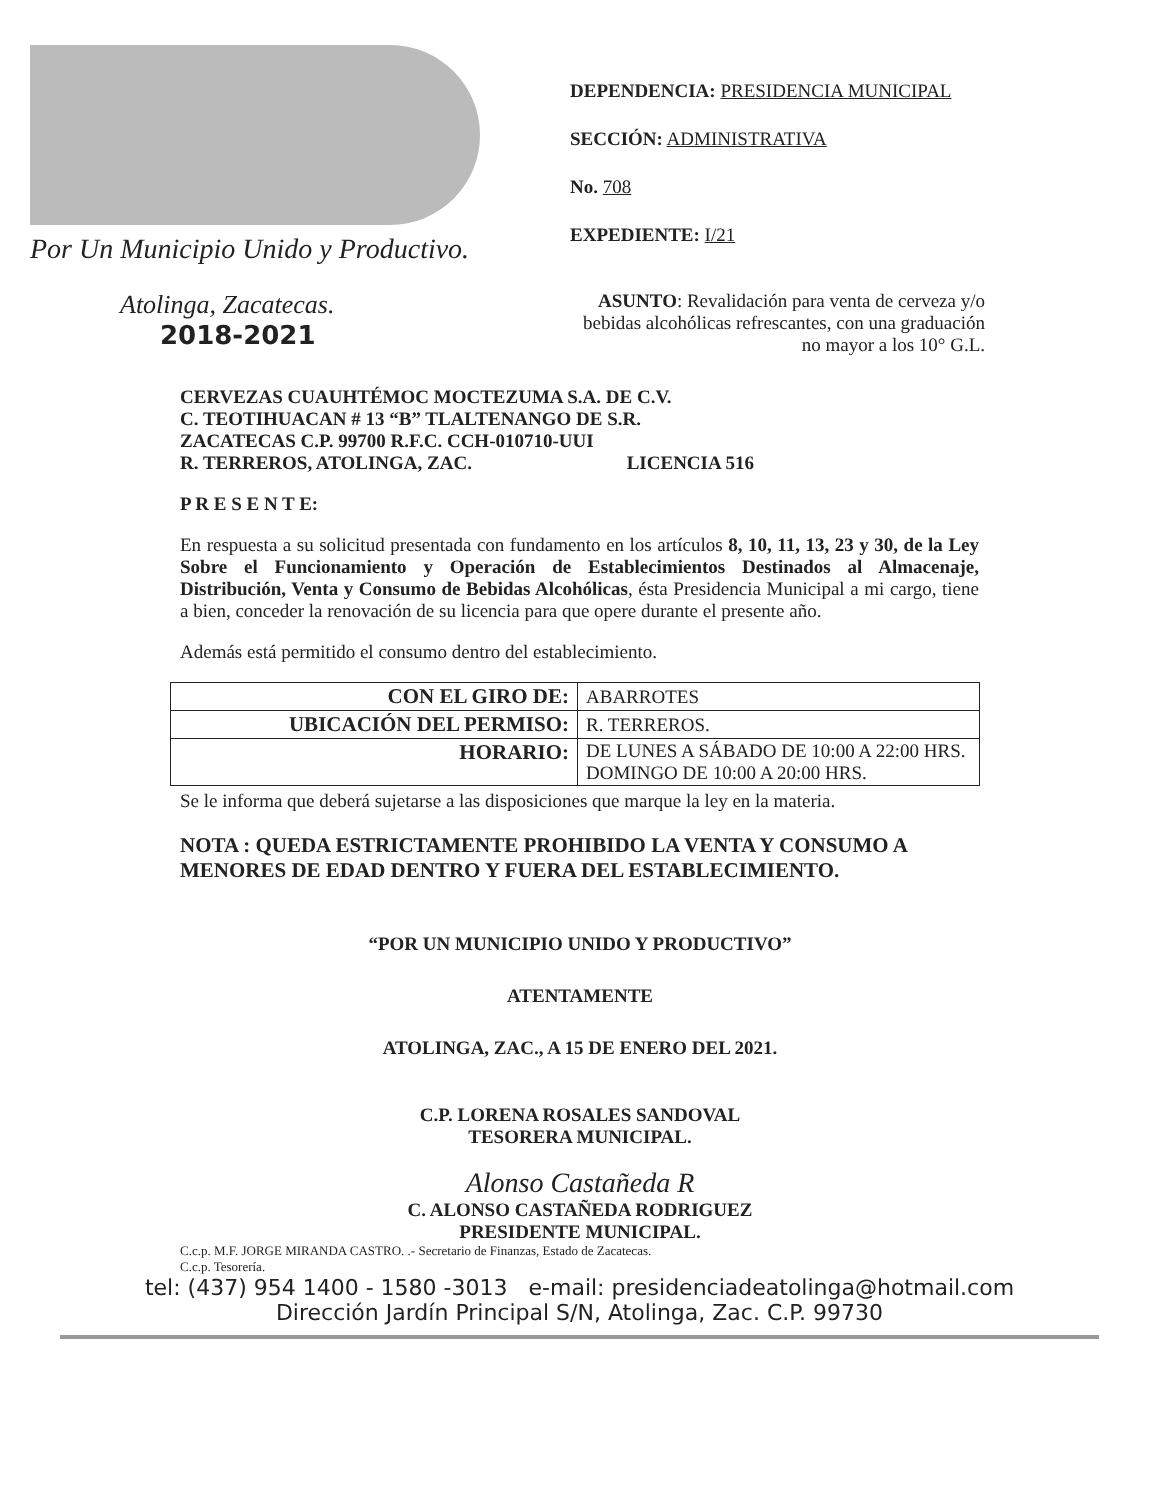Por Un Municipio Unido y Productivo.
Atolinga, Zacatecas.
2018-2021
DEPENDENCIA: PRESIDENCIA MUNICIPAL
SECCIÓN: ADMINISTRATIVA
No. 708
EXPEDIENTE: I/21
ASUNTO: Revalidación para venta de cerveza y/o bebidas alcohólicas refrescantes, con una graduación no mayor a los 10° G.L.
CERVEZAS CUAUHTÉMOC MOCTEZUMA S.A. DE C.V.
C. TEOTIHUACAN # 13 “B” TLALTENANGO DE S.R.
ZACATECAS C.P. 99700 R.F.C. CCH-010710-UUI
R. TERREROS, ATOLINGA, ZAC. LICENCIA 516
P R E S E N T E:
En respuesta a su solicitud presentada con fundamento en los artículos 8, 10, 11, 13, 23 y 30, de la Ley Sobre el Funcionamiento y Operación de Establecimientos Destinados al Almacenaje, Distribución, Venta y Consumo de Bebidas Alcohólicas, ésta Presidencia Municipal a mi cargo, tiene a bien, conceder la renovación de su licencia para que opere durante el presente año.
Además está permitido el consumo dentro del establecimiento.
| CON EL GIRO DE: | ABARROTES |
| UBICACIÓN DEL PERMISO: | R. TERREROS. |
| HORARIO: | DE LUNES A SÁBADO DE 10:00 A 22:00 HRS. DOMINGO DE 10:00 A 20:00 HRS. |
Se le informa que deberá sujetarse a las disposiciones que marque la ley en la materia.
NOTA : QUEDA ESTRICTAMENTE PROHIBIDO LA VENTA Y CONSUMO A MENORES DE EDAD DENTRO Y FUERA DEL ESTABLECIMIENTO.
“POR UN MUNICIPIO UNIDO Y PRODUCTIVO”
ATENTAMENTE
ATOLINGA, ZAC., A 15 DE ENERO DEL 2021.
C.P. LORENA ROSALES SANDOVAL
TESORERA MUNICIPAL.
Alonso Castañeda R
C. ALONSO CASTAÑEDA RODRIGUEZ
PRESIDENTE MUNICIPAL.
C.c.p. M.F. JORGE MIRANDA CASTRO. .- Secretario de Finanzas, Estado de Zacatecas.
C.c.p. Tesorería.
tel: (437) 954 1400 - 1580 -3013 e-mail: presidenciadeatolinga@hotmail.com
Dirección Jardín Principal S/N, Atolinga, Zac. C.P. 99730